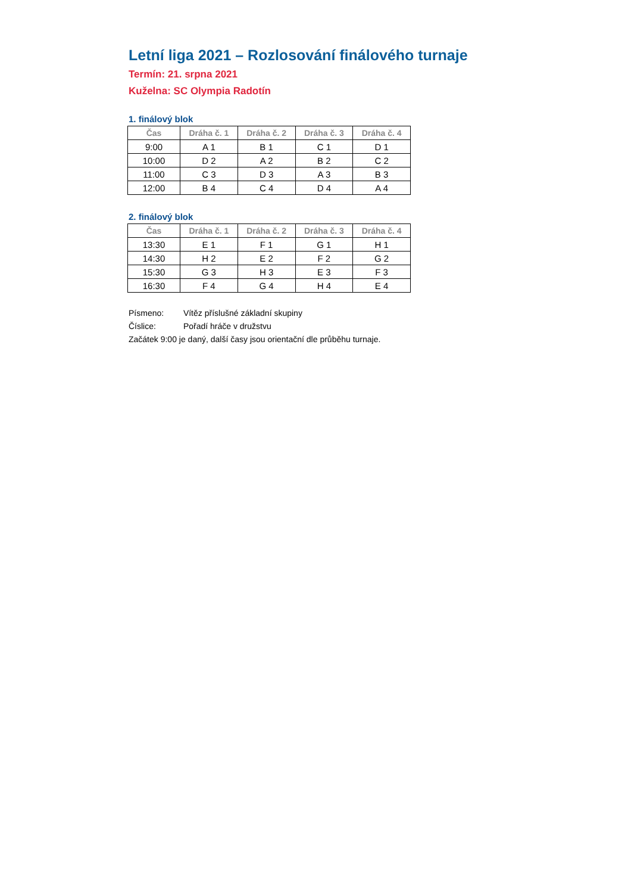Letní liga 2021 – Rozlosování finálového turnaje
Termín: 21. srpna 2021
Kuželna: SC Olympia Radotín
1. finálový blok
| Čas | Dráha č. 1 | Dráha č. 2 | Dráha č. 3 | Dráha č. 4 |
| --- | --- | --- | --- | --- |
| 9:00 | A 1 | B 1 | C 1 | D 1 |
| 10:00 | D 2 | A 2 | B 2 | C 2 |
| 11:00 | C 3 | D 3 | A 3 | B 3 |
| 12:00 | B 4 | C 4 | D 4 | A 4 |
2. finálový blok
| Čas | Dráha č. 1 | Dráha č. 2 | Dráha č. 3 | Dráha č. 4 |
| --- | --- | --- | --- | --- |
| 13:30 | E 1 | F 1 | G 1 | H 1 |
| 14:30 | H 2 | E 2 | F 2 | G 2 |
| 15:30 | G 3 | H 3 | E 3 | F 3 |
| 16:30 | F 4 | G 4 | H 4 | E 4 |
Písmeno: Vítěz příslušné základní skupiny
Číslice: Pořadí hráče v družstvu
Začátek 9:00 je daný, další časy jsou orientační dle průběhu turnaje.